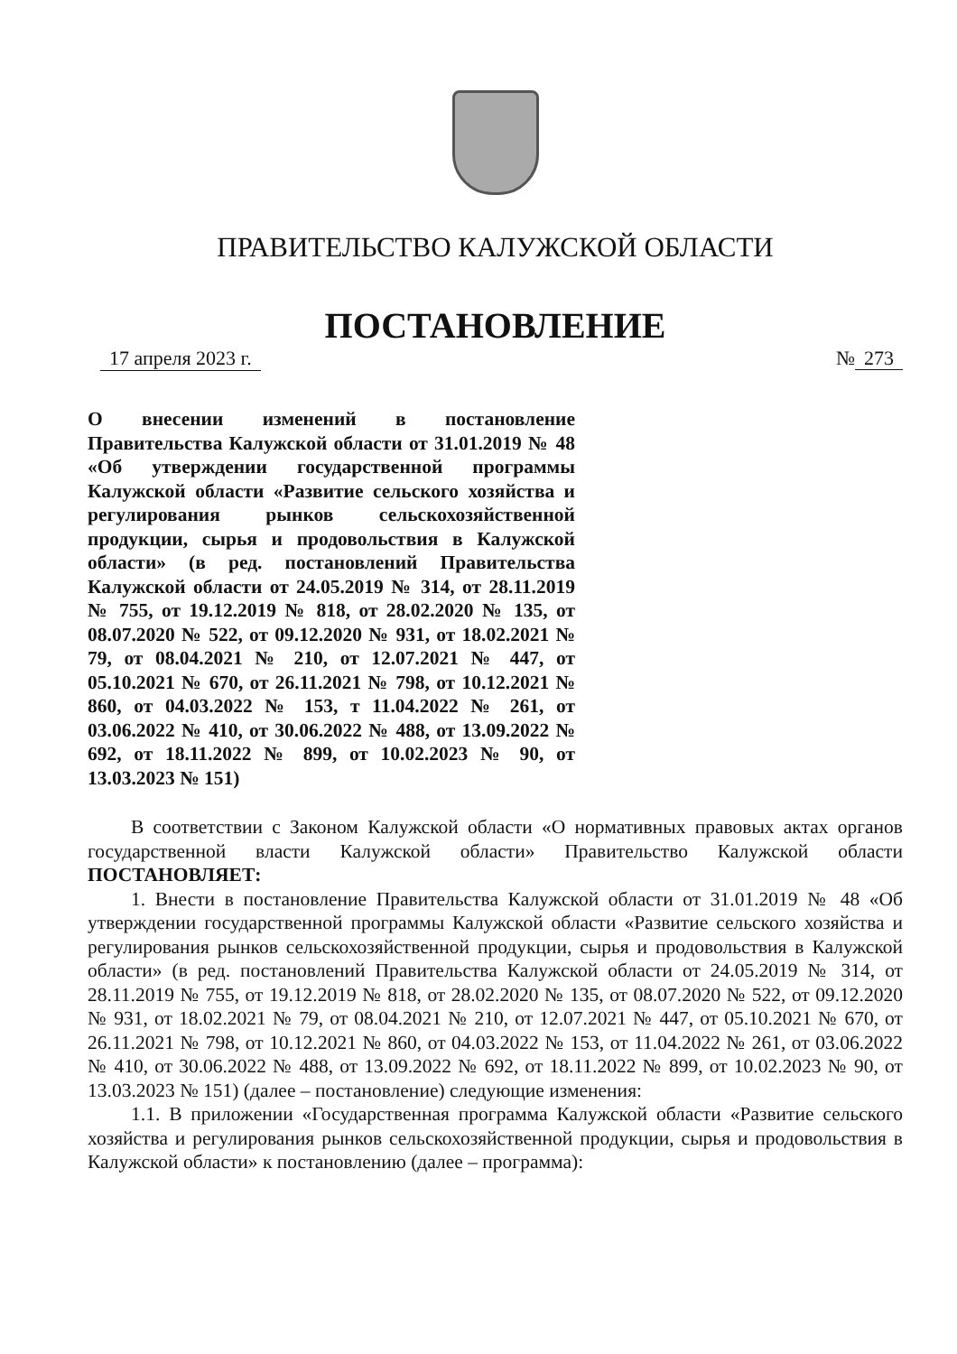ПРАВИТЕЛЬСТВО КАЛУЖСКОЙ ОБЛАСТИ
ПОСТАНОВЛЕНИЕ
17 апреля 2023 г. № 273
О внесении изменений в постановление Правительства Калужской области от 31.01.2019 № 48 «Об утверждении государственной программы Калужской области «Развитие сельского хозяйства и регулирования рынков сельскохозяйственной продукции, сырья и продовольствия в Калужской области» (в ред. постановлений Правительства Калужской области от 24.05.2019 № 314, от 28.11.2019 № 755, от 19.12.2019 № 818, от 28.02.2020 № 135, от 08.07.2020 № 522, от 09.12.2020 № 931, от 18.02.2021 № 79, от 08.04.2021 № 210, от 12.07.2021 № 447, от 05.10.2021 № 670, от 26.11.2021 № 798, от 10.12.2021 № 860, от 04.03.2022 № 153, т 11.04.2022 № 261, от 03.06.2022 № 410, от 30.06.2022 № 488, от 13.09.2022 № 692, от 18.11.2022 № 899, от 10.02.2023 № 90, от 13.03.2023 № 151)
В соответствии с Законом Калужской области «О нормативных правовых актах органов государственной власти Калужской области» Правительство Калужской области ПОСТАНОВЛЯЕТ:
1. Внести в постановление Правительства Калужской области от 31.01.2019 № 48 «Об утверждении государственной программы Калужской области «Развитие сельского хозяйства и регулирования рынков сельскохозяйственной продукции, сырья и продовольствия в Калужской области» (в ред. постановлений Правительства Калужской области от 24.05.2019 № 314, от 28.11.2019 № 755, от 19.12.2019 № 818, от 28.02.2020 № 135, от 08.07.2020 № 522, от 09.12.2020 № 931, от 18.02.2021 № 79, от 08.04.2021 № 210, от 12.07.2021 № 447, от 05.10.2021 № 670, от 26.11.2021 № 798, от 10.12.2021 № 860, от 04.03.2022 № 153, от 11.04.2022 № 261, от 03.06.2022 № 410, от 30.06.2022 № 488, от 13.09.2022 № 692, от 18.11.2022 № 899, от 10.02.2023 № 90, от 13.03.2023 № 151) (далее – постановление) следующие изменения:
1.1. В приложении «Государственная программа Калужской области «Развитие сельского хозяйства и регулирования рынков сельскохозяйственной продукции, сырья и продовольствия в Калужской области» к постановлению (далее – программа):